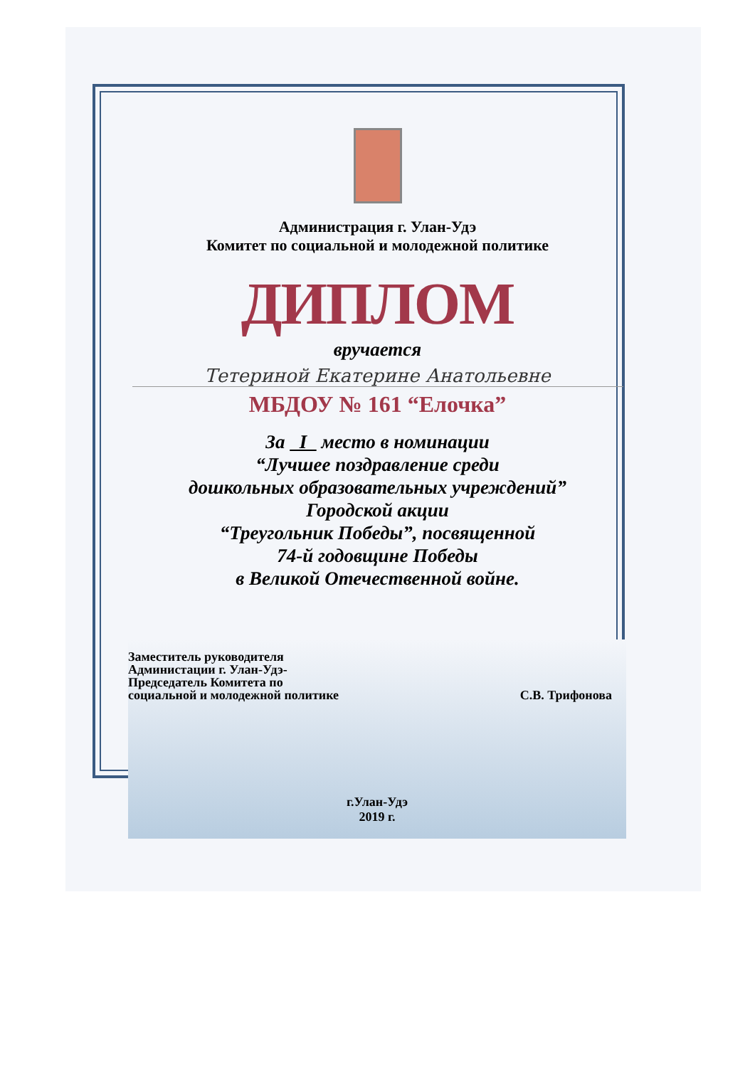Администрация г. Улан-Удэ
Комитет по социальной и молодежной политике
ДИПЛОМ
вручается
Тетериной Екатерине Анатольевне
МБДОУ № 161 “Елочка”
За I место в номинации
“Лучшее поздравление среди
дошкольных образовательных учреждений”
Городской акции
“Треугольник Победы”, посвященной
74-й годовщине Победы
в Великой Отечественной войне.
Заместитель руководителя
Администации г. Улан-Удэ-
Председатель Комитета по
социальной и молодежной политике
С.В. Трифонова
г.Улан-Удэ
2019 г.